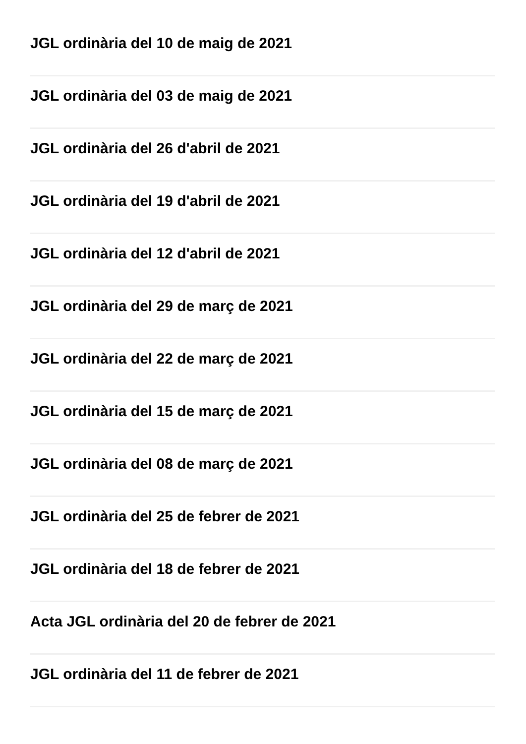JGL ordinària del 10 de maig de 2021
JGL ordinària del 03 de maig de 2021
JGL ordinària del 26 d'abril de 2021
JGL ordinària del 19 d'abril de 2021
JGL ordinària del 12 d'abril de 2021
JGL ordinària del 29 de març de 2021
JGL ordinària del 22 de març de 2021
JGL ordinària del 15 de març de 2021
JGL ordinària del 08 de març de 2021
JGL ordinària del 25 de febrer de 2021
JGL ordinària del 18 de febrer de 2021
Acta JGL ordinària del 20 de febrer de 2021
JGL ordinària del 11 de febrer de 2021